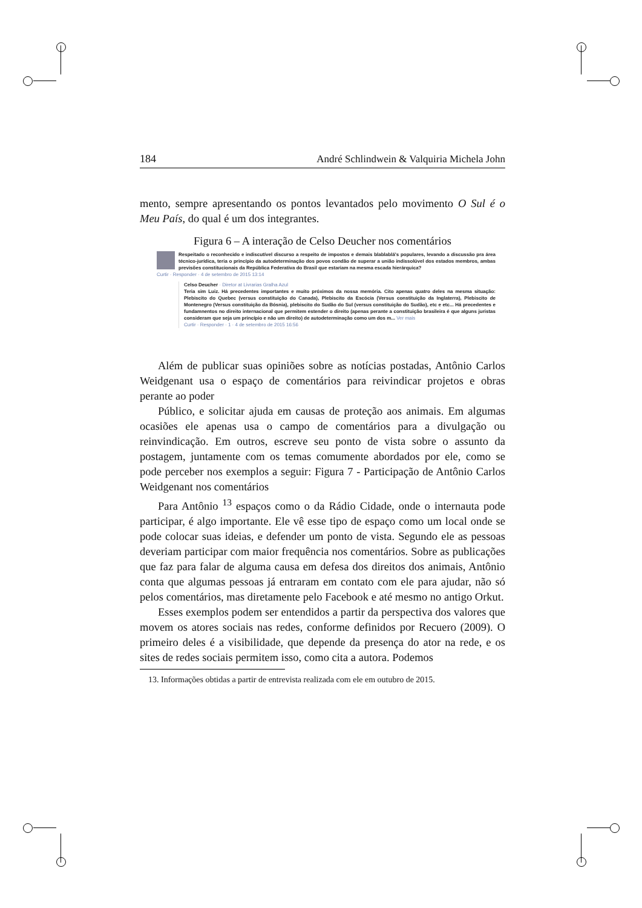184 André Schlindwein & Valquiria Michela John
mento, sempre apresentando os pontos levantados pelo movimento O Sul é o Meu País, do qual é um dos integrantes.
Figura 6 – A interação de Celso Deucher nos comentários
Respeitado o reconhecido e indiscutível discurso a respeito de impostos e demais blablablá's populares, levando a discussão pra área técnico-jurídica, teria o princípio da autodeterminação dos povos condão de superar a união indissolúvel dos estados membros, ambas previsões constitucionais da República Federativa do Brasil que estariam na mesma escada hierárquica?
Curtir · Responder · 4 de setembro de 2015 13:14
Celso Deucher · Diretor at Livrarias Gralha Azul
Teria sim Luiz. Há precedentes importantes e muito próximos da nossa memória. Cito apenas quatro deles na mesma situação: Plebiscito do Quebec (versus constituição do Canada), Plebiscito da Escócia (Versus constituição da Inglaterra), Plebiscito de Montenegro (Versus constituição da Bósnia), plebiscito do Sudão do Sul (versus constituição do Sudão), etc e etc... Há precedentes e fundamnentos no direito internacional que permitem estender o direito (apenas perante a constituição brasileira é que alguns juristas consideram que seja um princípio e não um direito) de autodeterminação como um dos m... Ver mais
Curtir · Responder · 1 · 4 de setembro de 2015 16:56
Além de publicar suas opiniões sobre as notícias postadas, Antônio Carlos Weidgenant usa o espaço de comentários para reivindicar projetos e obras perante ao poder
Público, e solicitar ajuda em causas de proteção aos animais. Em algumas ocasiões ele apenas usa o campo de comentários para a divulgação ou reinvindicação. Em outros, escreve seu ponto de vista sobre o assunto da postagem, juntamente com os temas comumente abordados por ele, como se pode perceber nos exemplos a seguir: Figura 7 - Participação de Antônio Carlos Weidgenant nos comentários
Para Antônio <sup>13</sup> espaços como o da Rádio Cidade, onde o internauta pode participar, é algo importante. Ele vê esse tipo de espaço como um local onde se pode colocar suas ideias, e defender um ponto de vista. Segundo ele as pessoas deveriam participar com maior frequência nos comentários. Sobre as publicações que faz para falar de alguma causa em defesa dos direitos dos animais, Antônio conta que algumas pessoas já entraram em contato com ele para ajudar, não só pelos comentários, mas diretamente pelo Facebook e até mesmo no antigo Orkut.
Esses exemplos podem ser entendidos a partir da perspectiva dos valores que movem os atores sociais nas redes, conforme definidos por Recuero (2009). O primeiro deles é a visibilidade, que depende da presença do ator na rede, e os sites de redes sociais permitem isso, como cita a autora. Podemos
13. Informações obtidas a partir de entrevista realizada com ele em outubro de 2015.